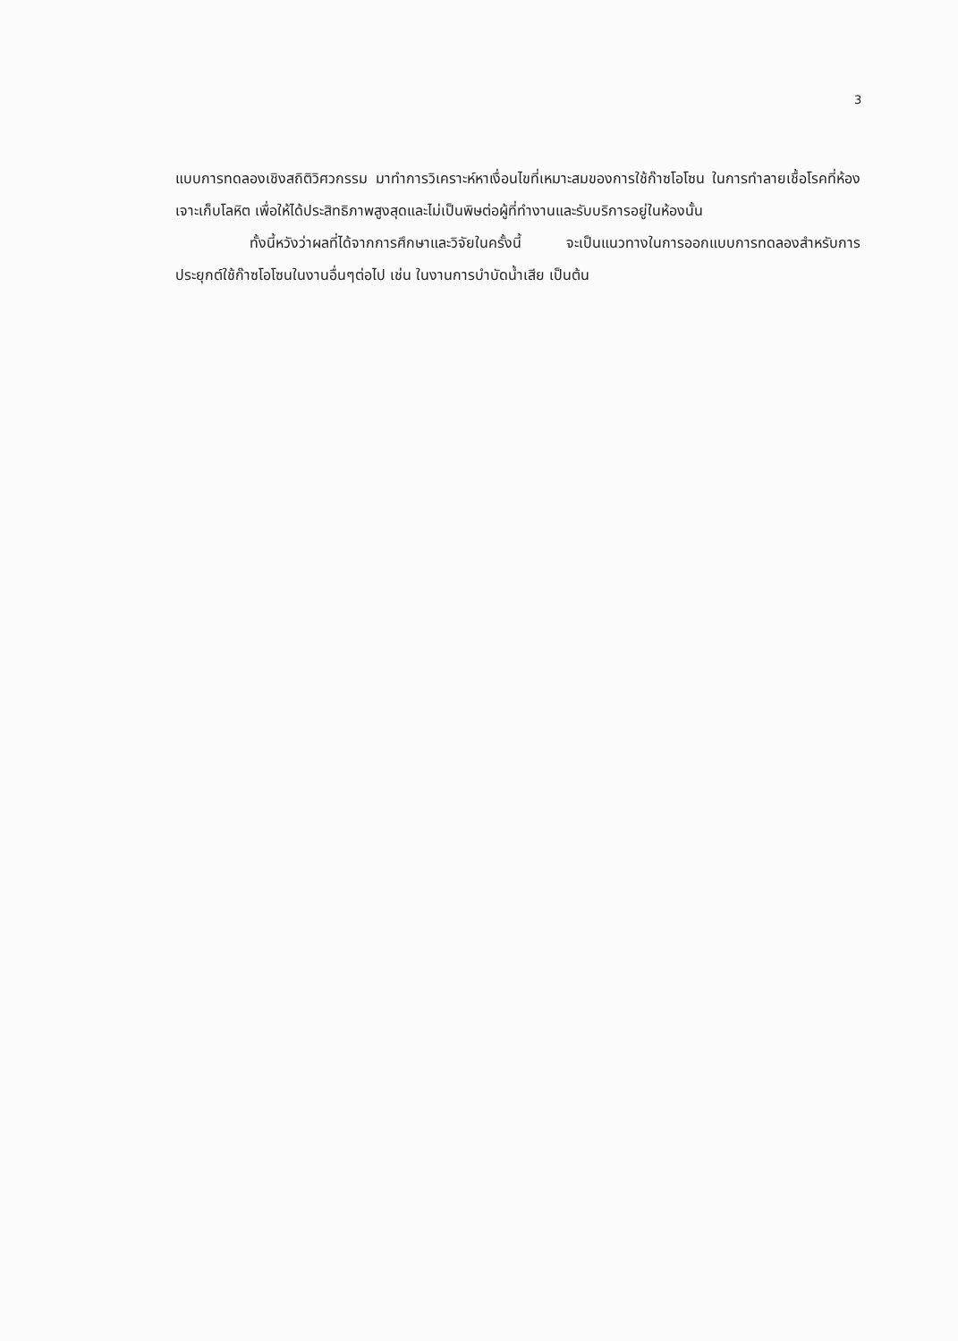3
แบบการทดลองเชิงสถิติวิศวกรรม มาทำการวิเคราะห์หาเงื่อนไขที่เหมาะสมของการใช้ก๊าซโอโซน ในการทำลายเชื้อโรคที่ห้องเจาะเก็บโลหิต เพื่อให้ได้ประสิทธิภาพสูงสุดและไม่เป็นพิษต่อผู้ที่ทำงานและรับบริการอยู่ในห้องนั้น
ทั้งนี้หวังว่าผลที่ได้จากการศึกษาและวิจัยในครั้งนี้ จะเป็นแนวทางในการออกแบบการทดลองสำหรับการประยุกต์ใช้ก๊าซโอโซนในงานอื่นๆต่อไป เช่น ในงานการบำบัดน้ำเสีย เป็นต้น